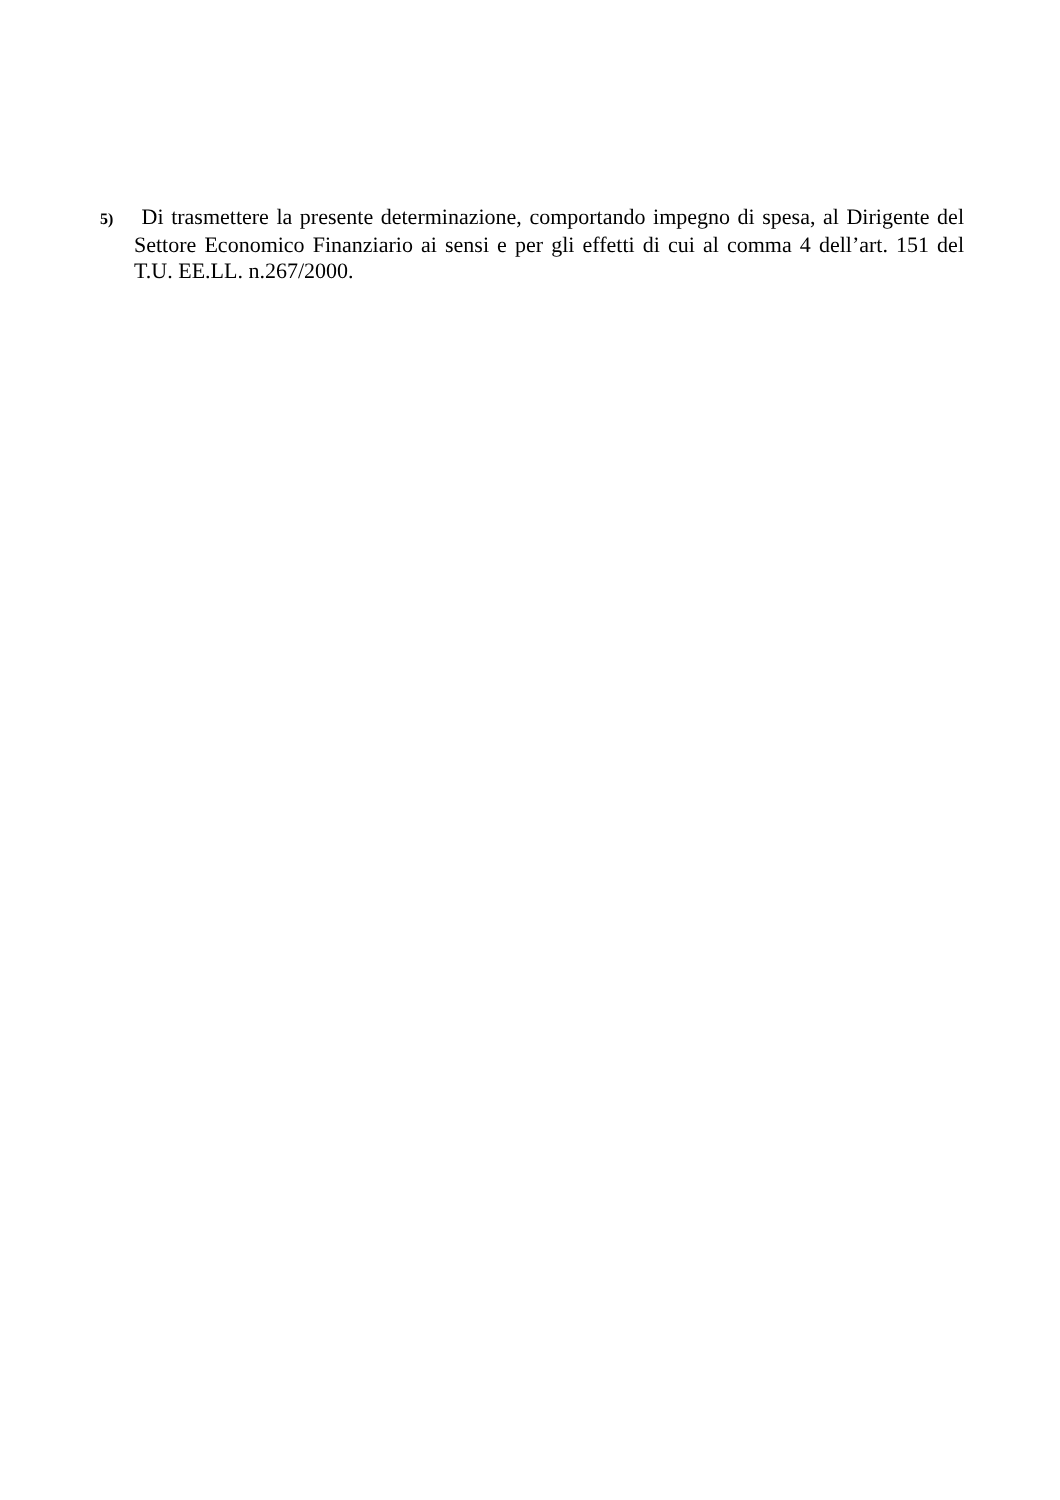5) Di trasmettere la presente determinazione, comportando impegno di spesa, al Dirigente del Settore Economico Finanziario ai sensi e per gli effetti di cui al comma 4 dell’art. 151 del T.U. EE.LL. n.267/2000.